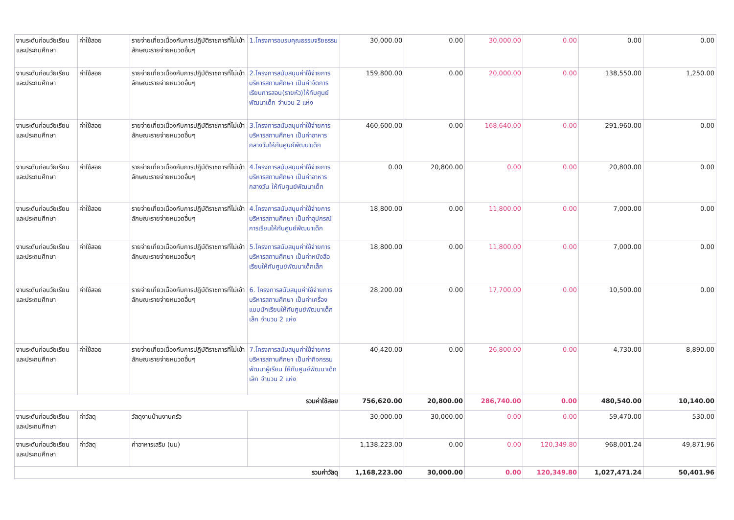| งานระดับก่อนวัยเรียนและประถมศึกษา | ค่าใช้สอย | รายจ่ายเกี่ยวเนื่องกับการปฏิบัติราชการที่ไม่เข้าลักษณะรายจ่ายหมวดอื่นๆ | 1.โครงการอบรมคุณธรรมจริยธรรม | 30,000.00 | 0.00 | 30,000.00 | 0.00 | 0.00 | 0.00 |
| งานระดับก่อนวัยเรียนและประถมศึกษา | ค่าใช้สอย | รายจ่ายเกี่ยวเนื่องกับการปฏิบัติราชการที่ไม่เข้าลักษณะรายจ่ายหมวดอื่นๆ | 2.โครงการสนับสนุนค่าใช้จ่ายการบริหารสถานศึกษา เป็นค่าจัดการเรียนการสอน(รายหัว)ให้กับศูนย์พัฒนาเด็ก จำนวน 2 แห่ง | 159,800.00 | 0.00 | 20,000.00 | 0.00 | 138,550.00 | 1,250.00 |
| งานระดับก่อนวัยเรียนและประถมศึกษา | ค่าใช้สอย | รายจ่ายเกี่ยวเนื่องกับการปฏิบัติราชการที่ไม่เข้าลักษณะรายจ่ายหมวดอื่นๆ | 3.โครงการสนับสนุนค่าใช้จ่ายการบริหารสถานศึกษา เป็นค่าอาหารกลางวันให้กับศูนย์พัฒนาเด็ก | 460,600.00 | 0.00 | 168,640.00 | 0.00 | 291,960.00 | 0.00 |
| งานระดับก่อนวัยเรียนและประถมศึกษา | ค่าใช้สอย | รายจ่ายเกี่ยวเนื่องกับการปฏิบัติราชการที่ไม่เข้าลักษณะรายจ่ายหมวดอื่นๆ | 4.โครงการสนับสนุนค่าใช้จ่ายการบริหารสถานศึกษา เป็นค่าอาหารกลางวัน ให้กับศูนย์พัฒนาเด็ก | 0.00 | 20,800.00 | 0.00 | 0.00 | 20,800.00 | 0.00 |
| งานระดับก่อนวัยเรียนและประถมศึกษา | ค่าใช้สอย | รายจ่ายเกี่ยวเนื่องกับการปฏิบัติราชการที่ไม่เข้าลักษณะรายจ่ายหมวดอื่นๆ | 4.โครงการสนับสนุนค่าใช้จ่ายการบริหารสถานศึกษา เป็นค่าอุปกรณ์การเรียนให้กับศูนย์พัฒนาเด็ก | 18,800.00 | 0.00 | 11,800.00 | 0.00 | 7,000.00 | 0.00 |
| งานระดับก่อนวัยเรียนและประถมศึกษา | ค่าใช้สอย | รายจ่ายเกี่ยวเนื่องกับการปฏิบัติราชการที่ไม่เข้าลักษณะรายจ่ายหมวดอื่นๆ | 5.โครงการสนับสนุนค่าใช้จ่ายการบริหารสถานศึกษา เป็นค่าหนังสือเรียนให้กับศูนย์พัฒนาเด็กเล็ก | 18,800.00 | 0.00 | 11,800.00 | 0.00 | 7,000.00 | 0.00 |
| งานระดับก่อนวัยเรียนและประถมศึกษา | ค่าใช้สอย | รายจ่ายเกี่ยวเนื่องกับการปฏิบัติราชการที่ไม่เข้าลักษณะรายจ่ายหมวดอื่นๆ | 6. โครงการสนับสนุนค่าใช้จ่ายการบริหารสถานศึกษา เป็นค่าเครื่องแบบนักเรียนให้กับศูนย์พัฒนาเด็กเล็ก จำนวน 2 แห่ง | 28,200.00 | 0.00 | 17,700.00 | 0.00 | 10,500.00 | 0.00 |
| งานระดับก่อนวัยเรียนและประถมศึกษา | ค่าใช้สอย | รายจ่ายเกี่ยวเนื่องกับการปฏิบัติราชการที่ไม่เข้าลักษณะรายจ่ายหมวดอื่นๆ | 7.โครงการสนับสนุนค่าใช้จ่ายการบริหารสถานศึกษา เป็นค่ากิจกรรมพัฒนาผู้เรียน ให้กับศูนย์พัฒนาเด็กเล็ก จำนวน 2 แห่ง | 40,420.00 | 0.00 | 26,800.00 | 0.00 | 4,730.00 | 8,890.00 |
| รวมค่าใช้สอย | | | | 756,620.00 | 20,800.00 | 286,740.00 | 0.00 | 480,540.00 | 10,140.00 |
| งานระดับก่อนวัยเรียนและประถมศึกษา | ค่าวัสดุ | วัสดุงานบ้านงานครัว | | 30,000.00 | 30,000.00 | 0.00 | 0.00 | 59,470.00 | 530.00 |
| งานระดับก่อนวัยเรียนและประถมศึกษา | ค่าวัสดุ | ค่าอาหารเสริม (นม) | | 1,138,223.00 | 0.00 | 0.00 | 120,349.80 | 968,001.24 | 49,871.96 |
| รวมค่าวัสดุ | | | | 1,168,223.00 | 30,000.00 | 0.00 | 120,349.80 | 1,027,471.24 | 50,401.96 |